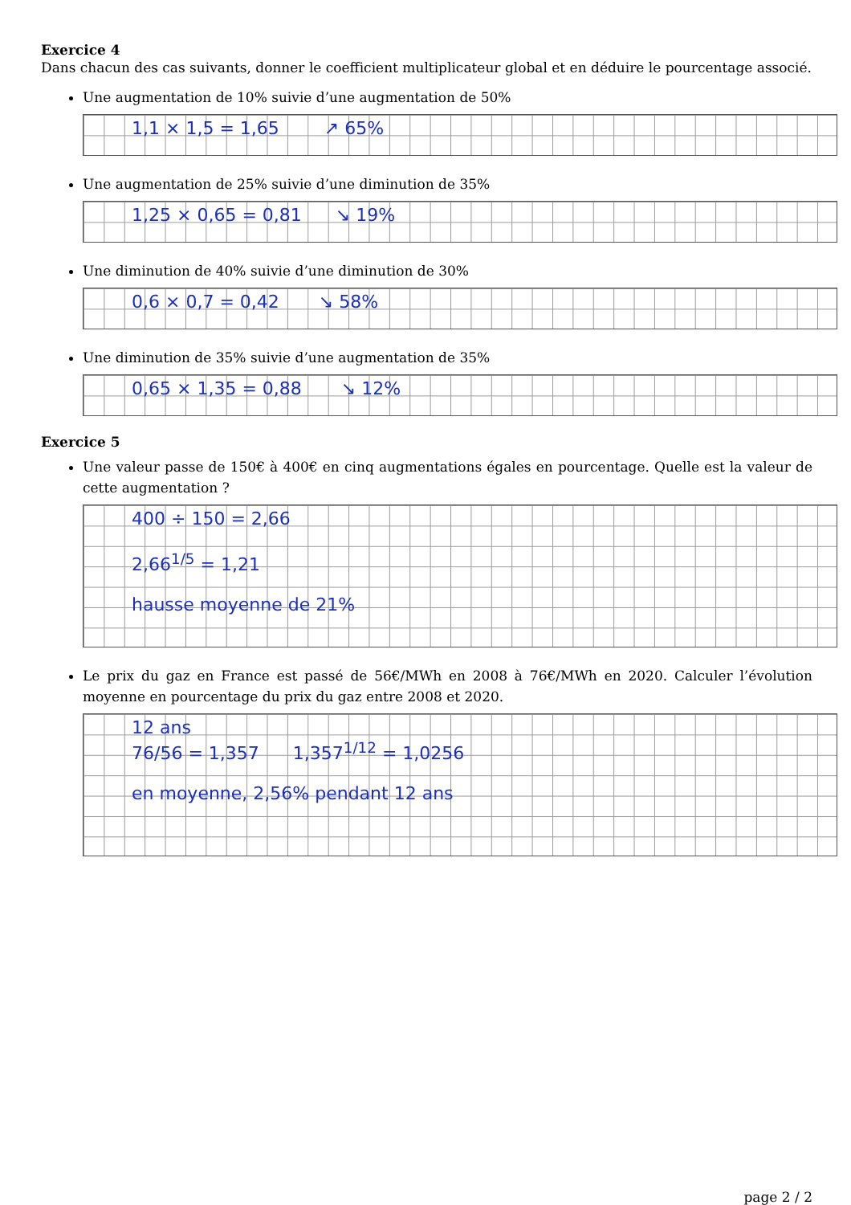Exercice 4
Dans chacun des cas suivants, donner le coefficient multiplicateur global et en déduire le pourcentage associé.
Une augmentation de 10% suivie d’une augmentation de 50%
1,1 × 1,5 = 1,65 ↗ 65%
Une augmentation de 25% suivie d’une diminution de 35%
1,25 × 0,65 = 0,81 ↘ 19%
Une diminution de 40% suivie d’une diminution de 30%
0,6 × 0,7 = 0,42 ↘ 58%
Une diminution de 35% suivie d’une augmentation de 35%
0,65 × 1,35 = 0,88 ↘ 12%
Exercice 5
Une valeur passe de 150€ à 400€ en cinq augmentations égales en pourcentage. Quelle est la valeur de cette augmentation ?
400 ÷ 150 = 2,66
2,66<sup>1/5</sup> = 1,21
hausse moyenne de 21%
Le prix du gaz en France est passé de 56€/MWh en 2008 à 76€/MWh en 2020. Calculer l’évolution moyenne en pourcentage du prix du gaz entre 2008 et 2020.
12 ans
76/56 = 1,357 1,357<sup>1/12</sup> = 1,0256
en moyenne, 2,56% pendant 12 ans
page 2 / 2